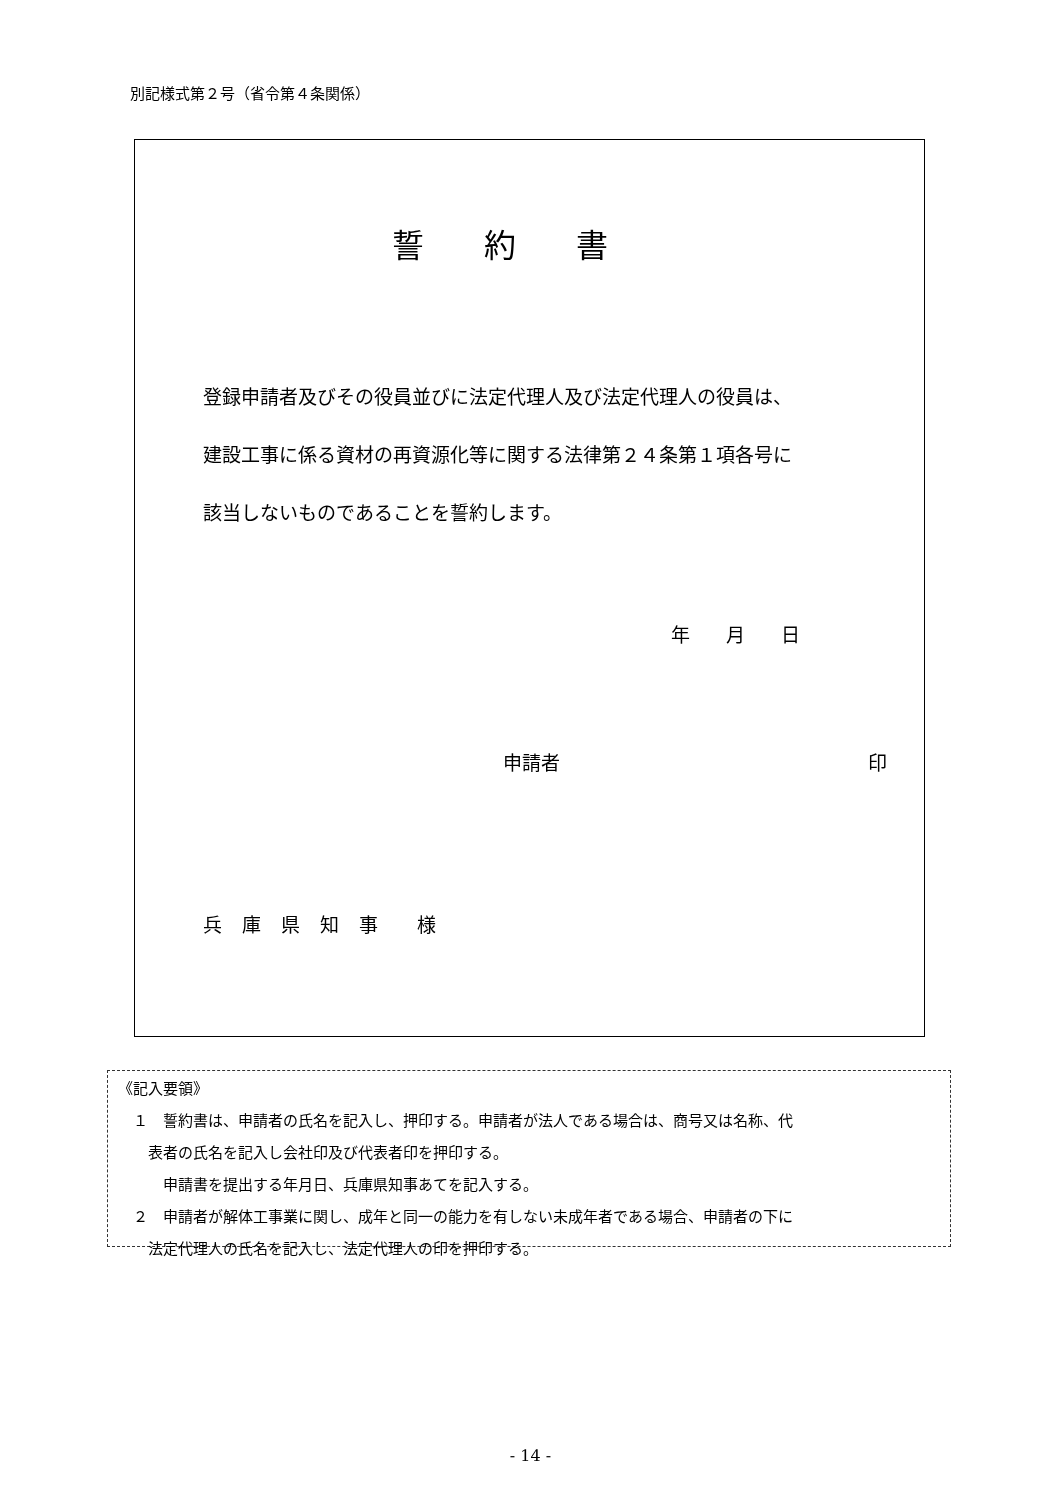別記様式第２号（省令第４条関係）
誓約書
登録申請者及びその役員並びに法定代理人及び法定代理人の役員は、
建設工事に係る資材の再資源化等に関する法律第２４条第１項各号に
該当しないものであることを誓約します。
年 月 日
申請者 印
兵 庫 県 知 事 　様
《記入要領》
　１　誓約書は、申請者の氏名を記入し、押印する。申請者が法人である場合は、商号又は名称、代
　　表者の氏名を記入し会社印及び代表者印を押印する。
　　　申請書を提出する年月日、兵庫県知事あてを記入する。
　２　申請者が解体工事業に関し、成年と同一の能力を有しない未成年者である場合、申請者の下に
　　法定代理人の氏名を記入し、法定代理人の印を押印する。
- 14 -